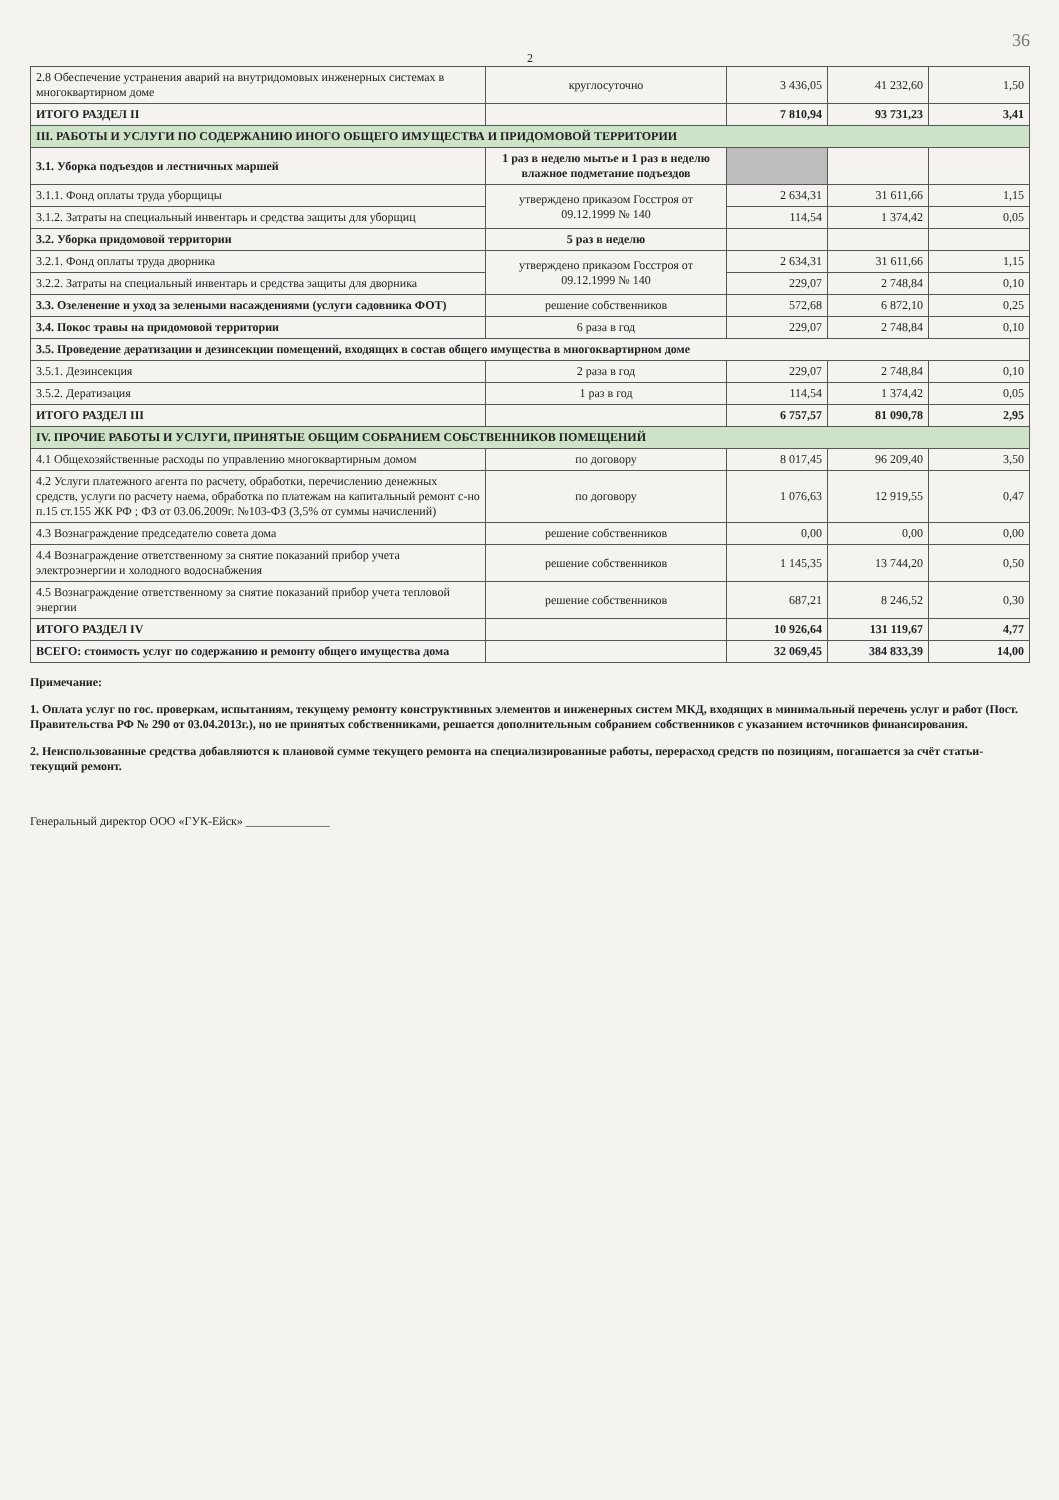36
2
| 2.8 Обеспечение устранения аварий на внутридомовых инженерных системах в многоквартирном доме | круглосуточно | 3 436,05 | 41 232,60 | 1,50 |
| ИТОГО РАЗДЕЛ II | | 7 810,94 | 93 731,23 | 3,41 |
| III. РАБОТЫ И УСЛУГИ ПО СОДЕРЖАНИЮ ИНОГО ОБЩЕГО ИМУЩЕСТВА И ПРИДОМОВОЙ ТЕРРИТОРИИ | | | | |
| 3.1. Уборка подъездов и лестничных маршей | 1 раз в неделю мытье и 1 раз в неделю влажное подметание подъездов | | | |
| 3.1.1. Фонд оплаты труда уборщицы | утверждено приказом Госстроя от 09.12.1999 № 140 | 2 634,31 | 31 611,66 | 1,15 |
| 3.1.2. Затраты на специальный инвентарь и средства защиты для уборщиц | | 114,54 | 1 374,42 | 0,05 |
| 3.2. Уборка придомовой территории | 5 раз в неделю | | | |
| 3.2.1. Фонд оплаты труда дворника | утверждено приказом Госстроя от 09.12.1999 № 140 | 2 634,31 | 31 611,66 | 1,15 |
| 3.2.2. Затраты на специальный инвентарь и средства защиты для дворника | | 229,07 | 2 748,84 | 0,10 |
| 3.3. Озеленение и уход за зелеными насаждениями (услуги садовника ФОТ) | решение собственников | 572,68 | 6 872,10 | 0,25 |
| 3.4. Покос травы на придомовой территории | 6 раза в год | 229,07 | 2 748,84 | 0,10 |
| 3.5. Проведение дератизации и дезинсекции помещений, входящих в состав общего имущества в многоквартирном доме | | | | |
| 3.5.1. Дезинсекция | 2 раза в год | 229,07 | 2 748,84 | 0,10 |
| 3.5.2. Дератизация | 1 раз в год | 114,54 | 1 374,42 | 0,05 |
| ИТОГО РАЗДЕЛ III | | 6 757,57 | 81 090,78 | 2,95 |
| IV. ПРОЧИЕ РАБОТЫ И УСЛУГИ, ПРИНЯТЫЕ ОБЩИМ СОБРАНИЕМ СОБСТВЕННИКОВ ПОМЕЩЕНИЙ | | | | |
| 4.1 Общехозяйственные расходы по управлению многоквартирным домом | по договору | 8 017,45 | 96 209,40 | 3,50 |
| 4.2 Услуги платежного агента по расчету, обработки, перечислению денежных средств, услуги по расчету наема, обработка по платежам на капитальный ремонт с-но п.15 ст.155 ЖК РФ ; ФЗ от 03.06.2009г. №103-ФЗ (3,5% от суммы начислений) | по договору | 1 076,63 | 12 919,55 | 0,47 |
| 4.3 Вознаграждение председателю совета дома | решение собственников | 0,00 | 0,00 | 0,00 |
| 4.4 Вознаграждение ответственному за снятие показаний прибор учета электроэнергии и холодного водоснабжения | решение собственников | 1 145,35 | 13 744,20 | 0,50 |
| 4.5 Вознаграждение ответственному за снятие показаний прибор учета тепловой энергии | решение собственников | 687,21 | 8 246,52 | 0,30 |
| ИТОГО РАЗДЕЛ IV | | 10 926,64 | 131 119,67 | 4,77 |
| ВСЕГО: стоимость услуг по содержанию и ремонту общего имущества дома | | 32 069,45 | 384 833,39 | 14,00 |
Примечание:
1. Оплата услуг по гос. проверкам, испытаниям, текущему ремонту конструктивных элементов и инженерных систем МКД, входящих в минимальный перечень услуг и работ (Пост. Правительства РФ № 290 от 03.04.2013г.), но не принятых собственниками, решается дополнительным собранием собственников с указанием источников финансирования.
2. Неиспользованные средства добавляются к плановой сумме текущего ремонта на специализированные работы, перерасход средств по позициям, погашается за счёт статьи-текущий ремонт.
Генеральный директор ООО «ГУК-Ейск» ______________